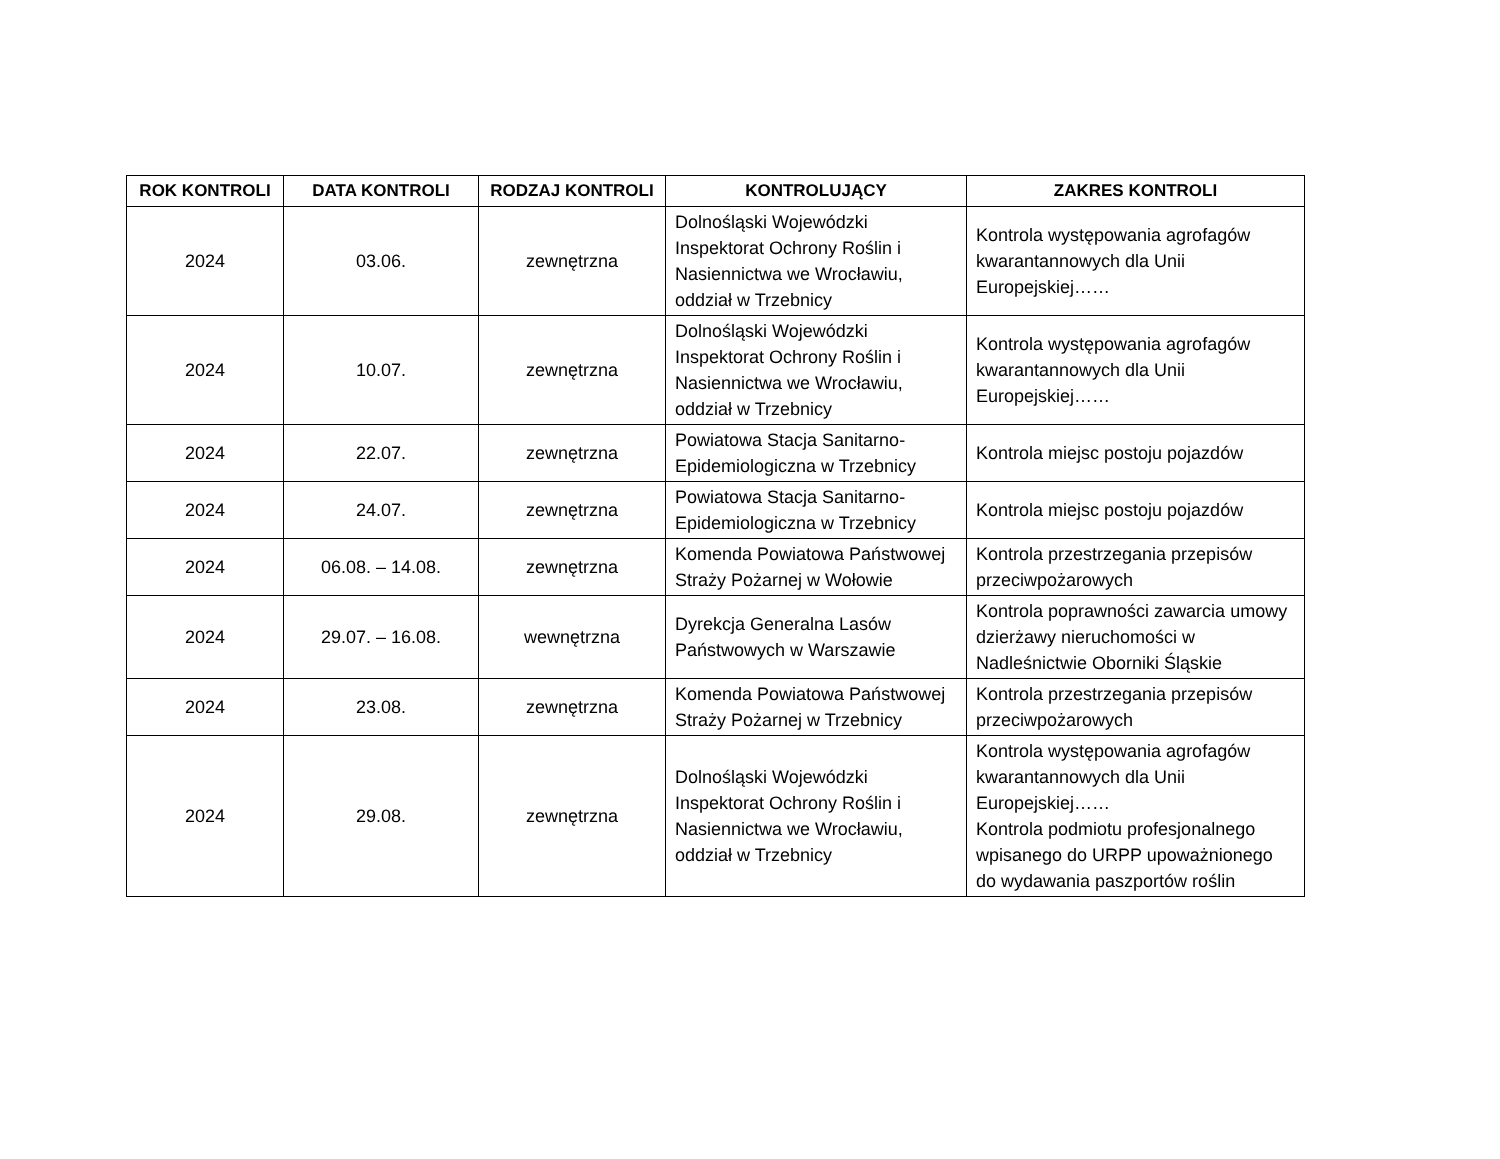| ROK KONTROLI | DATA KONTROLI | RODZAJ KONTROLI | KONTROLUJĄCY | ZAKRES KONTROLI |
| --- | --- | --- | --- | --- |
| 2024 | 03.06. | zewnętrzna | Dolnośląski Wojewódzki Inspektorat Ochrony Roślin i Nasiennictwa we Wrocławiu, oddział w Trzebnicy | Kontrola występowania agrofagów kwarantannowych dla Unii Europejskiej…… |
| 2024 | 10.07. | zewnętrzna | Dolnośląski Wojewódzki Inspektorat Ochrony Roślin i Nasiennictwa we Wrocławiu, oddział w Trzebnicy | Kontrola występowania agrofagów kwarantannowych dla Unii Europejskiej…… |
| 2024 | 22.07. | zewnętrzna | Powiatowa Stacja Sanitarno-Epidemiologiczna w Trzebnicy | Kontrola miejsc postoju pojazdów |
| 2024 | 24.07. | zewnętrzna | Powiatowa Stacja Sanitarno-Epidemiologiczna w Trzebnicy | Kontrola miejsc postoju pojazdów |
| 2024 | 06.08. – 14.08. | zewnętrzna | Komenda Powiatowa Państwowej Straży Pożarnej w Wołowie | Kontrola przestrzegania przepisów przeciwpożarowych |
| 2024 | 29.07. – 16.08. | wewnętrzna | Dyrekcja Generalna Lasów Państwowych w Warszawie | Kontrola poprawności zawarcia umowy dzierżawy nieruchomości w Nadleśnictwie Oborniki Śląskie |
| 2024 | 23.08. | zewnętrzna | Komenda Powiatowa Państwowej Straży Pożarnej w Trzebnicy | Kontrola przestrzegania przepisów przeciwpożarowych |
| 2024 | 29.08. | zewnętrzna | Dolnośląski Wojewódzki Inspektorat Ochrony Roślin i Nasiennictwa we Wrocławiu, oddział w Trzebnicy | Kontrola występowania agrofagów kwarantannowych dla Unii Europejskiej…… Kontrola podmiotu profesjonalnego wpisanego do URPP upoważnionego do wydawania paszportów roślin |